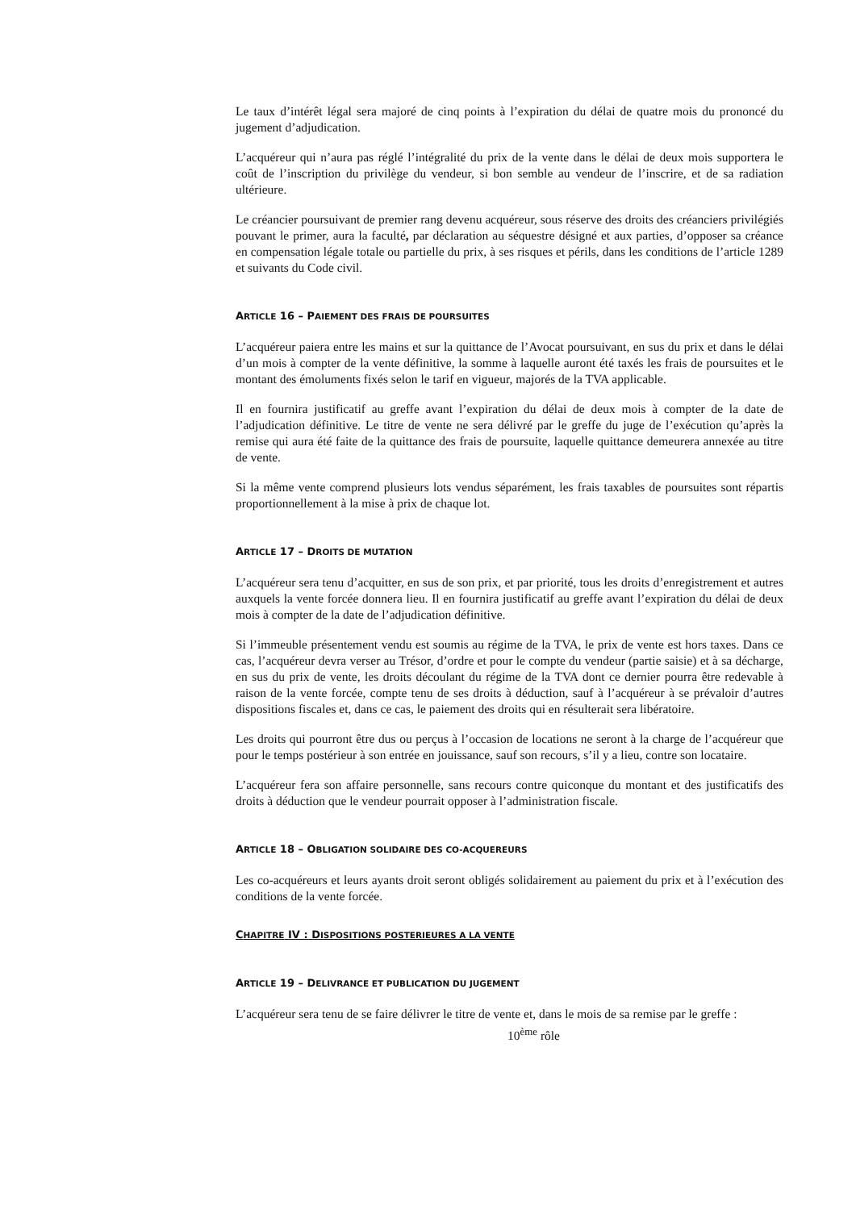Le taux d’intérêt légal sera majoré de cinq points à l’expiration du délai de quatre mois du prononcé du jugement d’adjudication.
L’acquéreur qui n’aura pas réglé l’intégralité du prix de la vente dans le délai de deux mois supportera le coût de l’inscription du privilège du vendeur, si bon semble au vendeur de l’inscrire, et de sa radiation ultérieure.
Le créancier poursuivant de premier rang devenu acquéreur, sous réserve des droits des créanciers privilégiés pouvant le primer, aura la faculté, par déclaration au séquestre désigné et aux parties, d’opposer sa créance en compensation légale totale ou partielle du prix, à ses risques et périls, dans les conditions de l’article 1289 et suivants du Code civil.
ARTICLE 16 – PAIEMENT DES FRAIS DE POURSUITES
L’acquéreur paiera entre les mains et sur la quittance de l’Avocat poursuivant, en sus du prix et dans le délai d’un mois à compter de la vente définitive, la somme à laquelle auront été taxés les frais de poursuites et le montant des émoluments fixés selon le tarif en vigueur, majorés de la TVA applicable.
Il en fournira justificatif au greffe avant l’expiration du délai de deux mois à compter de la date de l’adjudication définitive. Le titre de vente ne sera délivré par le greffe du juge de l’exécution qu’après la remise qui aura été faite de la quittance des frais de poursuite, laquelle quittance demeurera annexée au titre de vente.
Si la même vente comprend plusieurs lots vendus séparément, les frais taxables de poursuites sont répartis proportionnellement à la mise à prix de chaque lot.
ARTICLE 17 – DROITS DE MUTATION
L’acquéreur sera tenu d’acquitter, en sus de son prix, et par priorité, tous les droits d’enregistrement et autres auxquels la vente forcée donnera lieu. Il en fournira justificatif au greffe avant l’expiration du délai de deux mois à compter de la date de l’adjudication définitive.
Si l’immeuble présentement vendu est soumis au régime de la TVA, le prix de vente est hors taxes. Dans ce cas, l’acquéreur devra verser au Trésor, d’ordre et pour le compte du vendeur (partie saisie) et à sa décharge, en sus du prix de vente, les droits découlant du régime de la TVA dont ce dernier pourra être redevable à raison de la vente forcée, compte tenu de ses droits à déduction, sauf à l’acquéreur à se prévaloir d’autres dispositions fiscales et, dans ce cas, le paiement des droits qui en résulterait sera libératoire.
Les droits qui pourront être dus ou perçus à l’occasion de locations ne seront à la charge de l’acquéreur que pour le temps postérieur à son entrée en jouissance, sauf son recours, s’il y a lieu, contre son locataire.
L’acquéreur fera son affaire personnelle, sans recours contre quiconque du montant et des justificatifs des droits à déduction que le vendeur pourrait opposer à l’administration fiscale.
ARTICLE 18 – OBLIGATION SOLIDAIRE DES CO-ACQUEREURS
Les co-acquéreurs et leurs ayants droit seront obligés solidairement au paiement du prix et à l’exécution des conditions de la vente forcée.
CHAPITRE IV : DISPOSITIONS POSTERIEURES A LA VENTE
ARTICLE 19 – DELIVRANCE ET PUBLICATION DU JUGEMENT
L’acquéreur sera tenu de se faire délivrer le titre de vente et, dans le mois de sa remise par le greffe :
10<sup>ème</sup> rôle